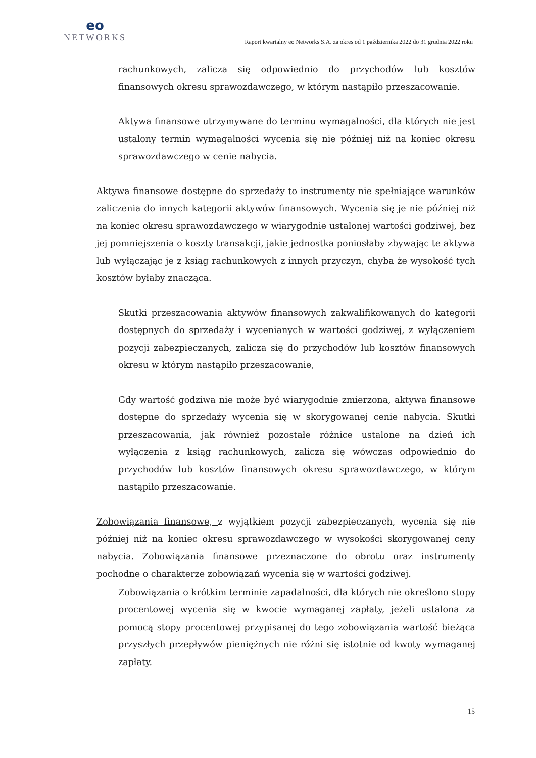eo
NETWORKS
Raport kwartalny eo Networks S.A. za okres od 1 października 2022 do 31 grudnia 2022 roku
rachunkowych, zalicza się odpowiednio do przychodów lub kosztów finansowych okresu sprawozdawczego, w którym nastąpiło przeszacowanie.
Aktywa finansowe utrzymywane do terminu wymagalności, dla których nie jest ustalony termin wymagalności wycenia się nie później niż na koniec okresu sprawozdawczego w cenie nabycia.
Aktywa finansowe dostępne do sprzedaży to instrumenty nie spełniające warunków zaliczenia do innych kategorii aktywów finansowych. Wycenia się je nie później niż na koniec okresu sprawozdawczego w wiarygodnie ustalonej wartości godziwej, bez jej pomniejszenia o koszty transakcji, jakie jednostka poniosłaby zbywając te aktywa lub wyłączając je z ksiąg rachunkowych z innych przyczyn, chyba że wysokość tych kosztów byłaby znacząca.
Skutki przeszacowania aktywów finansowych zakwalifikowanych do kategorii dostępnych do sprzedaży i wycenianych w wartości godziwej, z wyłączeniem pozycji zabezpieczanych, zalicza się do przychodów lub kosztów finansowych okresu w którym nastąpiło przeszacowanie,
Gdy wartość godziwa nie może być wiarygodnie zmierzona, aktywa finansowe dostępne do sprzedaży wycenia się w skorygowanej cenie nabycia. Skutki przeszacowania, jak również pozostałe różnice ustalone na dzień ich wyłączenia z ksiąg rachunkowych, zalicza się wówczas odpowiednio do przychodów lub kosztów finansowych okresu sprawozdawczego, w którym nastąpiło przeszacowanie.
Zobowiązania finansowe, z wyjątkiem pozycji zabezpieczanych, wycenia się nie później niż na koniec okresu sprawozdawczego w wysokości skorygowanej ceny nabycia. Zobowiązania finansowe przeznaczone do obrotu oraz instrumenty pochodne o charakterze zobowiązań wycenia się w wartości godziwej.
Zobowiązania o krótkim terminie zapadalności, dla których nie określono stopy procentowej wycenia się w kwocie wymaganej zapłaty, jeżeli ustalona za pomocą stopy procentowej przypisanej do tego zobowiązania wartość bieżąca przyszłych przepływów pieniężnych nie różni się istotnie od kwoty wymaganej zapłaty.
15